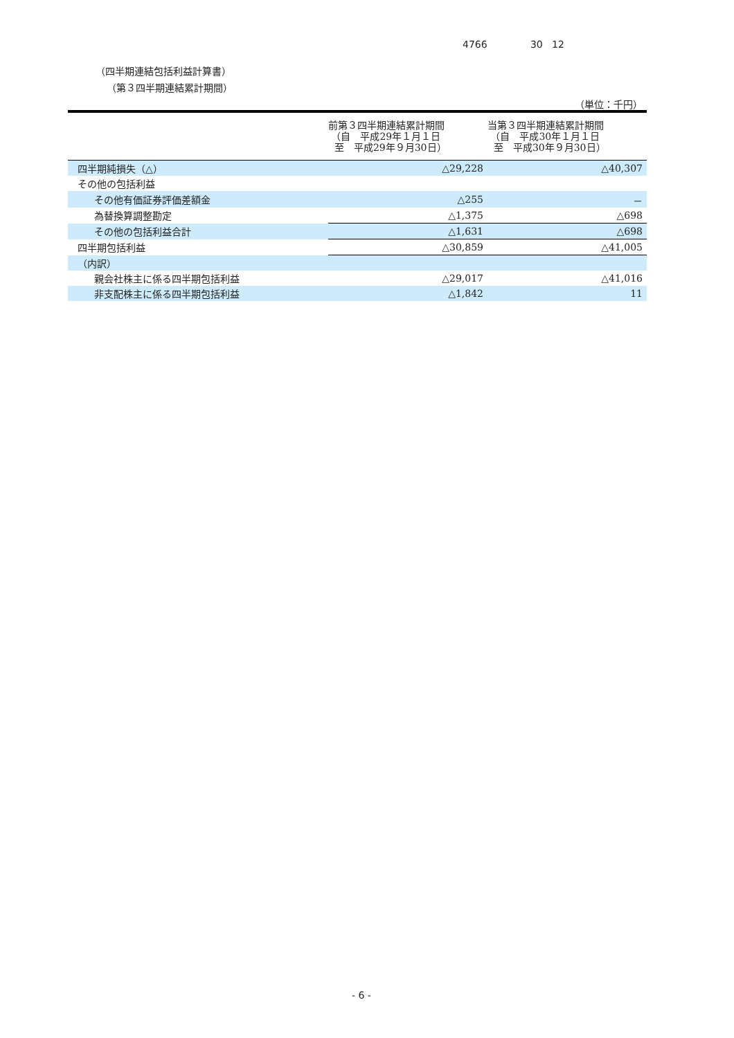4766 30 12
（四半期連結包括利益計算書）
（第３四半期連結累計期間）
（単位：千円）
| | 前第３四半期連結累計期間 （自 平成29年１月１日 至 平成29年９月30日） | 当第３四半期連結累計期間 （自 平成30年１月１日 至 平成30年９月30日） |
| --- | --- | --- |
| 四半期純損失（△） | △29,228 | △40,307 |
| その他の包括利益 | | |
| その他有価証券評価差額金 | △255 | － |
| 為替換算調整勘定 | △1,375 | △698 |
| その他の包括利益合計 | △1,631 | △698 |
| 四半期包括利益 | △30,859 | △41,005 |
| （内訳） | | |
| 親会社株主に係る四半期包括利益 | △29,017 | △41,016 |
| 非支配株主に係る四半期包括利益 | △1,842 | 11 |
- 6 -